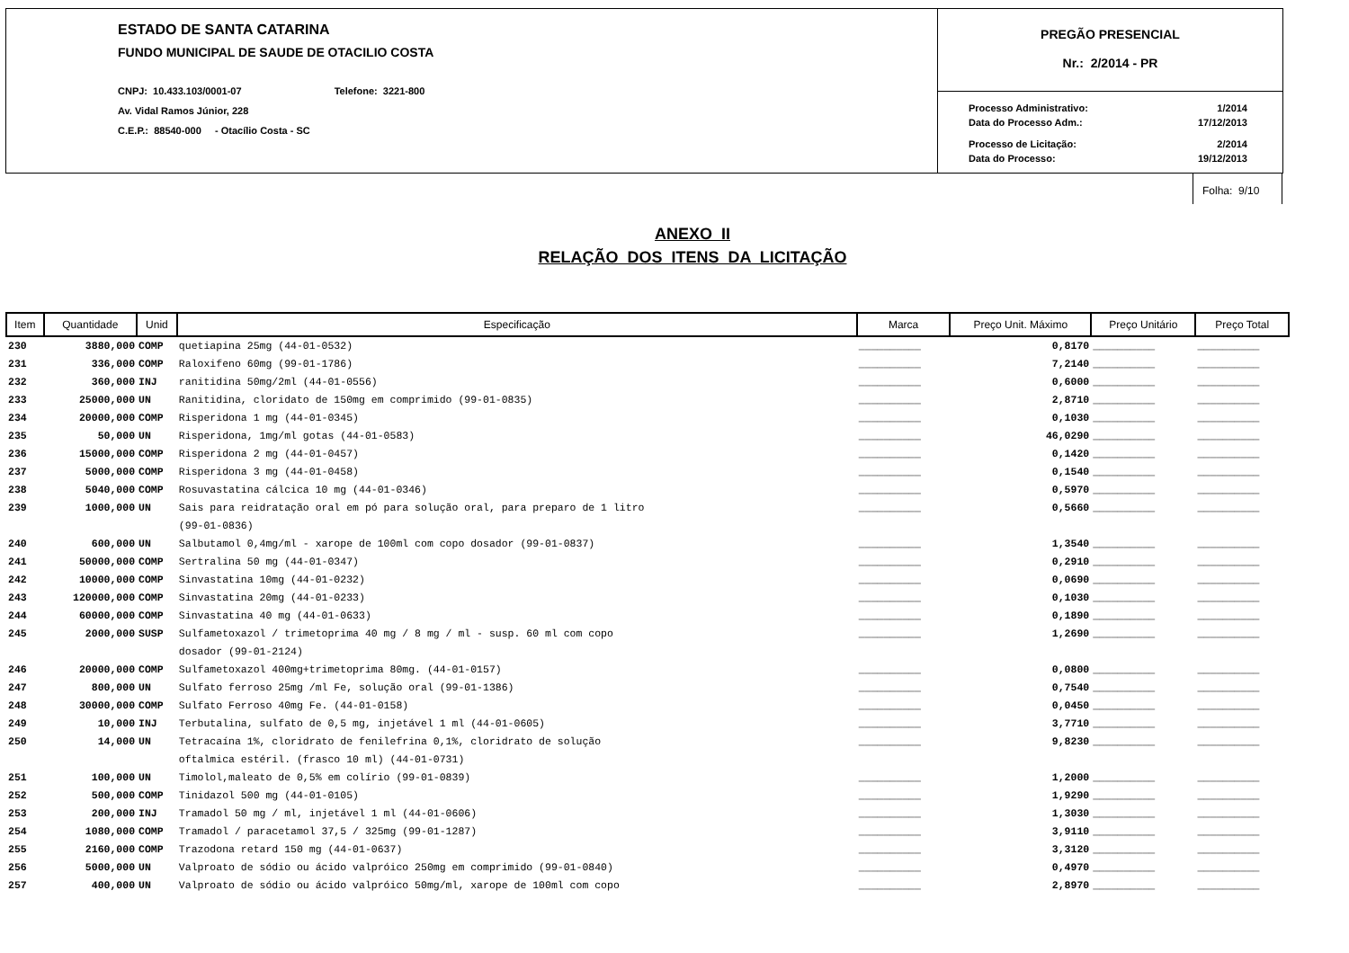ESTADO DE SANTA CATARINA
FUNDO MUNICIPAL DE SAUDE DE OTACILIO COSTA
CNPJ: 10.433.103/0001-07 Telefone: 3221-800
Av. Vidal Ramos Júnior, 228
C.E.P.: 88540-000 - Otacílio Costa - SC
PREGÃO PRESENCIAL
Nr.: 2/2014 - PR
| Processo Administrativo: | 1/2014 |
| Data do Processo Adm.: | 17/12/2013 |
| Processo de Licitação: | 2/2014 |
| Data do Processo: | 19/12/2013 |
Folha: 9/10
ANEXO II
RELAÇÃO DOS ITENS DA LICITAÇÃO
| Item | Quantidade | Unid | Especificação | Marca | Preço Unit. Máximo | Preço Unitário | Preço Total |
| --- | --- | --- | --- | --- | --- | --- | --- |
| 230 | 3880,000 | COMP | quetiapina 25mg (44-01-0532) | __________ | 0,8170 | __________ | __________ |
| 231 | 336,000 | COMP | Raloxifeno 60mg (99-01-1786) | __________ | 7,2140 | __________ | __________ |
| 232 | 360,000 | INJ | ranitidina 50mg/2ml (44-01-0556) | __________ | 0,6000 | __________ | __________ |
| 233 | 25000,000 | UN | Ranitidina, cloridato de 150mg em comprimido (99-01-0835) | __________ | 2,8710 | __________ | __________ |
| 234 | 20000,000 | COMP | Risperidona 1 mg (44-01-0345) | __________ | 0,1030 | __________ | __________ |
| 235 | 50,000 | UN | Risperidona, 1mg/ml gotas (44-01-0583) | __________ | 46,0290 | __________ | __________ |
| 236 | 15000,000 | COMP | Risperidona 2 mg (44-01-0457) | __________ | 0,1420 | __________ | __________ |
| 237 | 5000,000 | COMP | Risperidona 3 mg (44-01-0458) | __________ | 0,1540 | __________ | __________ |
| 238 | 5040,000 | COMP | Rosuvastatina cálcica 10 mg (44-01-0346) | __________ | 0,5970 | __________ | __________ |
| 239 | 1000,000 | UN | Sais para reidratação oral em pó para solução oral, para preparo de 1 litro (99-01-0836) | __________ | 0,5660 | __________ | __________ |
| 240 | 600,000 | UN | Salbutamol 0,4mg/ml - xarope de 100ml com copo dosador (99-01-0837) | __________ | 1,3540 | __________ | __________ |
| 241 | 50000,000 | COMP | Sertralina 50 mg (44-01-0347) | __________ | 0,2910 | __________ | __________ |
| 242 | 10000,000 | COMP | Sinvastatina 10mg (44-01-0232) | __________ | 0,0690 | __________ | __________ |
| 243 | 120000,000 | COMP | Sinvastatina 20mg (44-01-0233) | __________ | 0,1030 | __________ | __________ |
| 244 | 60000,000 | COMP | Sinvastatina 40 mg (44-01-0633) | __________ | 0,1890 | __________ | __________ |
| 245 | 2000,000 | SUSP | Sulfametoxazol / trimetoprima 40 mg / 8 mg / ml - susp. 60 ml com copo dosador (99-01-2124) | __________ | 1,2690 | __________ | __________ |
| 246 | 20000,000 | COMP | Sulfametoxazol 400mg+trimetoprima 80mg. (44-01-0157) | __________ | 0,0800 | __________ | __________ |
| 247 | 800,000 | UN | Sulfato ferroso 25mg /ml Fe, solução oral (99-01-1386) | __________ | 0,7540 | __________ | __________ |
| 248 | 30000,000 | COMP | Sulfato Ferroso 40mg Fe. (44-01-0158) | __________ | 0,0450 | __________ | __________ |
| 249 | 10,000 | INJ | Terbutalina, sulfato de 0,5 mg, injetável 1 ml (44-01-0605) | __________ | 3,7710 | __________ | __________ |
| 250 | 14,000 | UN | Tetracaína 1%, cloridrato de fenilefrina 0,1%, cloridrato de solução oftalmica estéril. (frasco 10 ml) (44-01-0731) | __________ | 9,8230 | __________ | __________ |
| 251 | 100,000 | UN | Timolol,maleato de 0,5% em colírio (99-01-0839) | __________ | 1,2000 | __________ | __________ |
| 252 | 500,000 | COMP | Tinidazol 500 mg (44-01-0105) | __________ | 1,9290 | __________ | __________ |
| 253 | 200,000 | INJ | Tramadol 50 mg / ml, injetável 1 ml (44-01-0606) | __________ | 1,3030 | __________ | __________ |
| 254 | 1080,000 | COMP | Tramadol / paracetamol 37,5 / 325mg (99-01-1287) | __________ | 3,9110 | __________ | __________ |
| 255 | 2160,000 | COMP | Trazodona retard 150 mg (44-01-0637) | __________ | 3,3120 | __________ | __________ |
| 256 | 5000,000 | UN | Valproato de sódio ou ácido valpróico 250mg em comprimido (99-01-0840) | __________ | 0,4970 | __________ | __________ |
| 257 | 400,000 | UN | Valproato de sódio ou ácido valpróico 50mg/ml, xarope de 100ml com copo | __________ | 2,8970 | __________ | __________ |